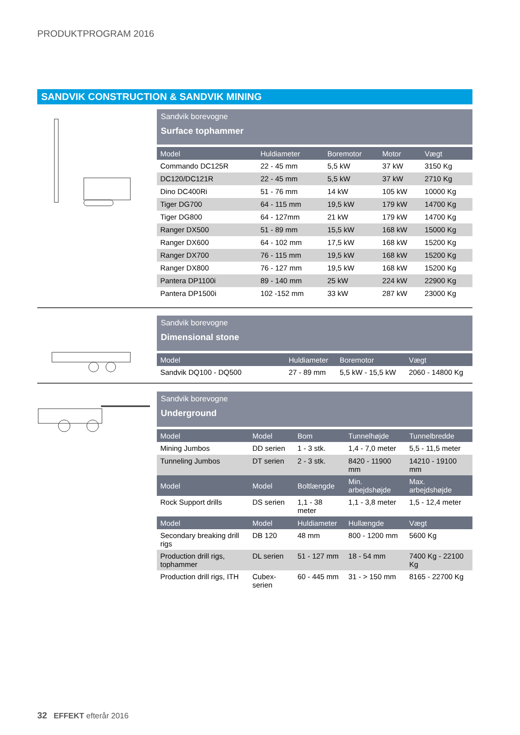PRODUKTPROGRAM 2016
SANDVIK CONSTRUCTION & SANDVIK MINING
Sandvik borevogne
Surface tophammer
| Model | Huldiameter | Boremotor | Motor | Vægt |
| --- | --- | --- | --- | --- |
| Commando DC125R | 22 - 45 mm | 5,5 kW | 37 kW | 3150 Kg |
| DC120/DC121R | 22 - 45 mm | 5,5 kW | 37 kW | 2710 Kg |
| Dino DC400Ri | 51 - 76 mm | 14 kW | 105 kW | 10000 Kg |
| Tiger DG700 | 64 - 115 mm | 19,5 kW | 179 kW | 14700 Kg |
| Tiger DG800 | 64 - 127mm | 21 kW | 179 kW | 14700 Kg |
| Ranger DX500 | 51 - 89 mm | 15,5 kW | 168 kW | 15000 Kg |
| Ranger DX600 | 64 - 102 mm | 17,5 kW | 168 kW | 15200 Kg |
| Ranger DX700 | 76 - 115 mm | 19,5 kW | 168 kW | 15200 Kg |
| Ranger DX800 | 76 - 127 mm | 19,5 kW | 168 kW | 15200 Kg |
| Pantera DP1100i | 89 - 140 mm | 25 kW | 224 kW | 22900 Kg |
| Pantera DP1500i | 102 -152 mm | 33 kW | 287 kW | 23000 Kg |
Sandvik borevogne
Dimensional stone
| Model | Huldiameter | Boremotor | Vægt |
| --- | --- | --- | --- |
| Sandvik DQ100 - DQ500 | 27 - 89 mm | 5,5 kW - 15,5 kW | 2060 - 14800 Kg |
Sandvik borevogne
Underground
| Model | Model | Bom | Tunnelhøjde | Tunnelbredde |
| --- | --- | --- | --- | --- |
| Mining Jumbos | DD serien | 1 - 3 stk. | 1,4 - 7,0 meter | 5,5 - 11,5 meter |
| Tunneling Jumbos | DT serien | 2 - 3 stk. | 8420 - 11900 mm | 14210 - 19100 mm |
| Model | Model | Boltlængde | Min. arbejdshøjde | Max. arbejdshøjde |
| Rock Support drills | DS serien | 1,1 - 38 meter | 1,1 - 3,8 meter | 1,5 - 12,4 meter |
| Model | Model | Huldiameter | Hullængde | Vægt |
| Secondary breaking drill rigs | DB 120 | 48 mm | 800 - 1200 mm | 5600 Kg |
| Production drill rigs, tophammer | DL serien | 51 - 127 mm | 18 - 54 mm | 7400 Kg - 22100 Kg |
| Production drill rigs, ITH | Cubex-serien | 60 - 445 mm | 31 - > 150 mm | 8165 - 22700 Kg |
32 EFFEKT efterår 2016